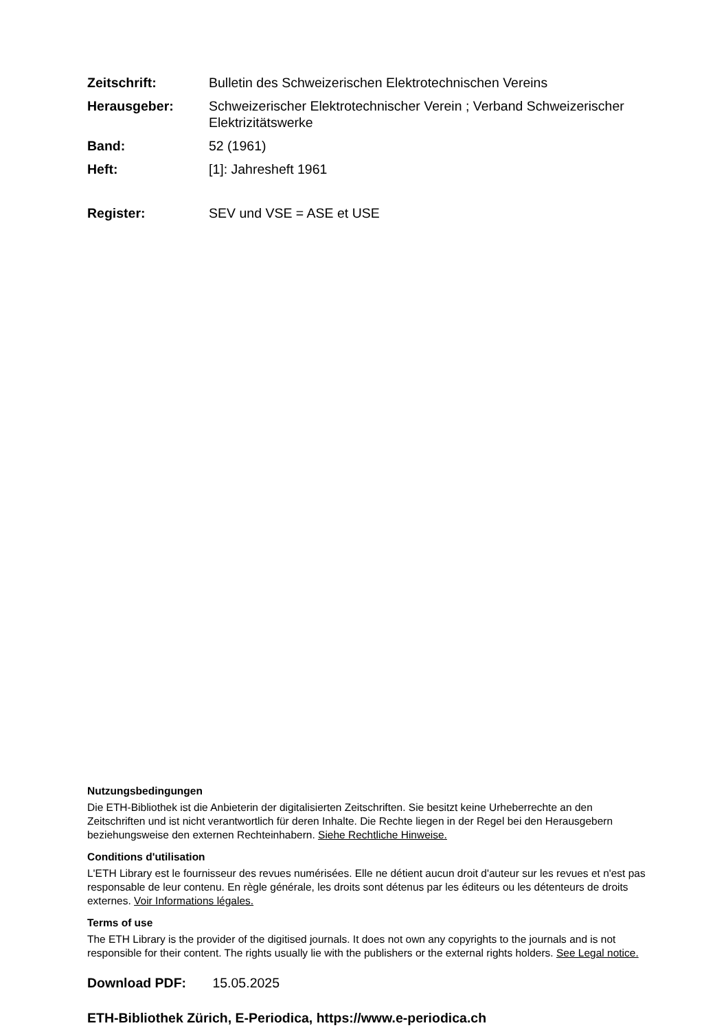| Zeitschrift: | Bulletin des Schweizerischen Elektrotechnischen Vereins |
| Herausgeber: | Schweizerischer Elektrotechnischer Verein ; Verband Schweizerischer Elektrizitätswerke |
| Band: | 52 (1961) |
| Heft: | [1]: Jahresheft 1961 |
| Register: | SEV und VSE = ASE et USE |
Nutzungsbedingungen
Die ETH-Bibliothek ist die Anbieterin der digitalisierten Zeitschriften. Sie besitzt keine Urheberrechte an den Zeitschriften und ist nicht verantwortlich für deren Inhalte. Die Rechte liegen in der Regel bei den Herausgebern beziehungsweise den externen Rechteinhabern. Siehe Rechtliche Hinweise.
Conditions d'utilisation
L'ETH Library est le fournisseur des revues numérisées. Elle ne détient aucun droit d'auteur sur les revues et n'est pas responsable de leur contenu. En règle générale, les droits sont détenus par les éditeurs ou les détenteurs de droits externes. Voir Informations légales.
Terms of use
The ETH Library is the provider of the digitised journals. It does not own any copyrights to the journals and is not responsible for their content. The rights usually lie with the publishers or the external rights holders. See Legal notice.
Download PDF: 15.05.2025
ETH-Bibliothek Zürich, E-Periodica, https://www.e-periodica.ch